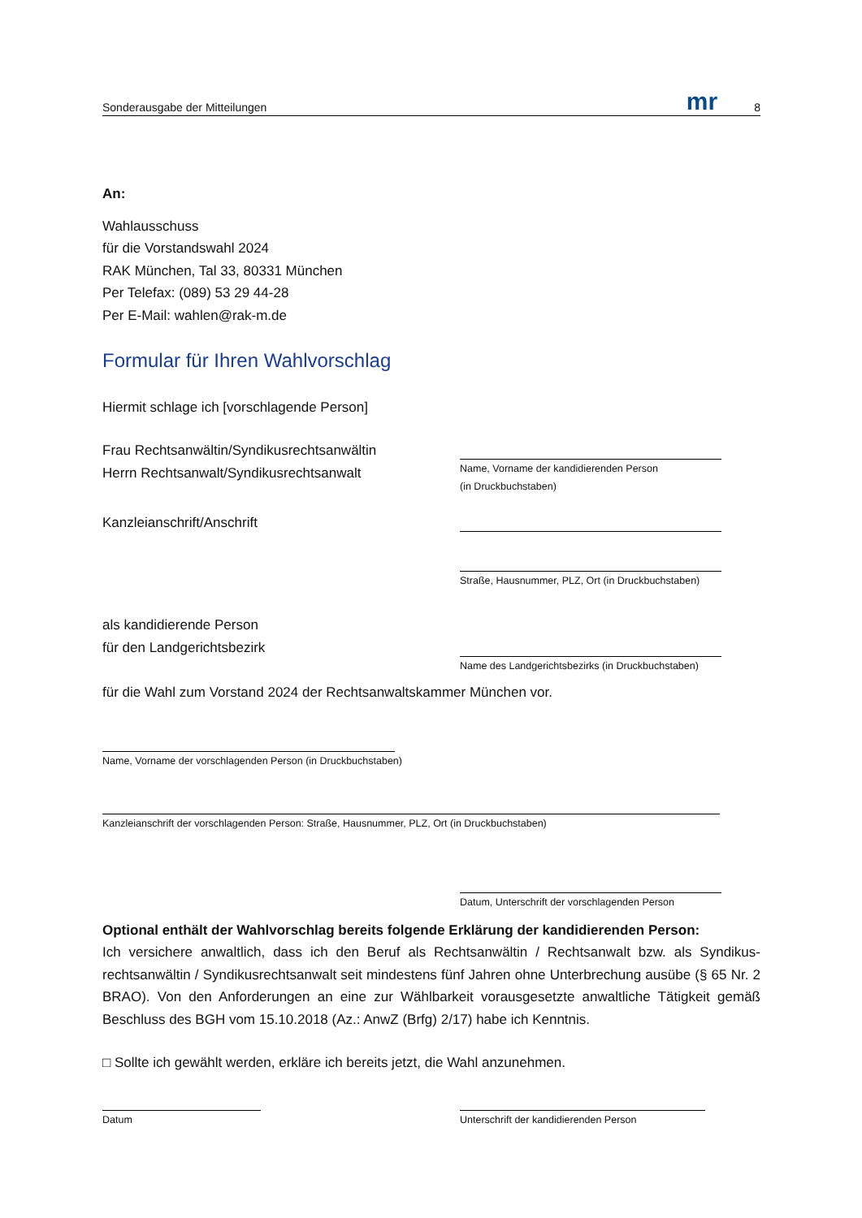Sonderausgabe der Mitteilungen mr 8
An:
Wahlausschuss
für die Vorstandswahl 2024
RAK München, Tal 33, 80331 München
Per Telefax: (089) 53 29 44-28
Per E-Mail: wahlen@rak-m.de
Formular für Ihren Wahlvorschlag
Hiermit schlage ich [vorschlagende Person]
Frau Rechtsanwältin/Syndikusrechtsanwältin
Herrn Rechtsanwalt/Syndikusrechtsanwalt
Name, Vorname der kandidierenden Person
(in Druckbuchstaben)
Kanzleianschrift/Anschrift
Straße, Hausnummer, PLZ, Ort (in Druckbuchstaben)
als kandidierende Person
für den Landgerichtsbezirk
Name des Landgerichtsbezirks (in Druckbuchstaben)
für die Wahl zum Vorstand 2024 der Rechtsanwaltskammer München vor.
Name, Vorname der vorschlagenden Person (in Druckbuchstaben)
Kanzleianschrift der vorschlagenden Person: Straße, Hausnummer, PLZ, Ort (in Druckbuchstaben)
Datum, Unterschrift der vorschlagenden Person
Optional enthält der Wahlvorschlag bereits folgende Erklärung der kandidierenden Person:
Ich versichere anwaltlich, dass ich den Beruf als Rechtsanwältin / Rechtsanwalt bzw. als Syndikus­rechtsanwältin / Syndikusrechtsanwalt seit mindestens fünf Jahren ohne Unterbrechung ausübe (§ 65 Nr. 2 BRAO). Von den Anforderungen an eine zur Wählbarkeit vorausgesetzte anwaltliche Tätigkeit gemäß Beschluss des BGH vom 15.10.2018 (Az.: AnwZ (Brfg) 2/17) habe ich Kenntnis.
□ Sollte ich gewählt werden, erkläre ich bereits jetzt, die Wahl anzunehmen.
Datum Unterschrift der kandidierenden Person